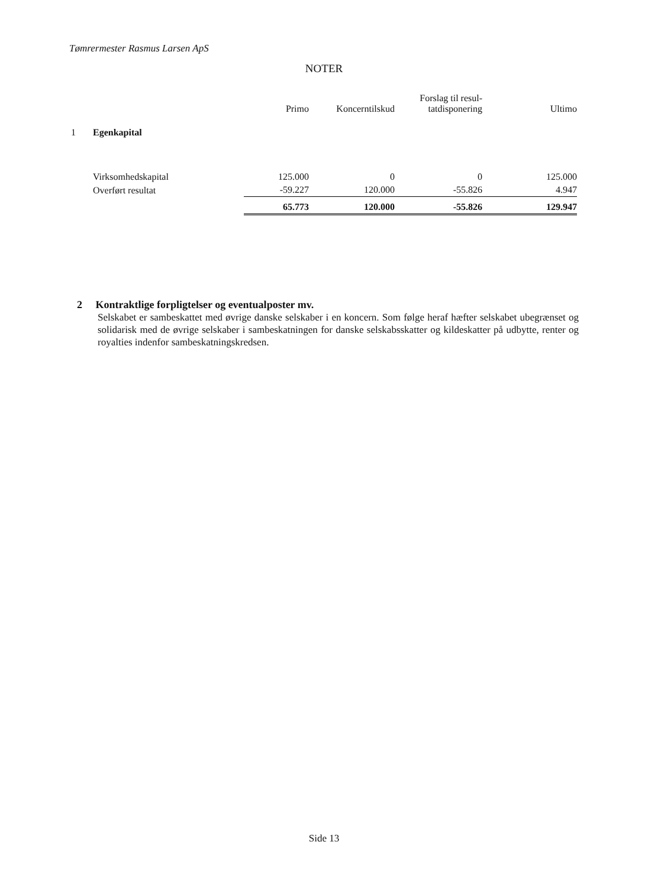Tømrermester Rasmus Larsen ApS
NOTER
| | | Primo | Koncerntilskud | Forslag til resul- tatdisponering | Ultimo |
| --- | --- | --- | --- | --- | --- |
| 1 | Egenkapital | | | | |
| | Virksomhedskapital | 125.000 | 0 | 0 | 125.000 |
| | Overført resultat | -59.227 | 120.000 | -55.826 | 4.947 |
| | | 65.773 | 120.000 | -55.826 | 129.947 |
2 Kontraktlige forpligtelser og eventualposter mv.
Selskabet er sambeskattet med øvrige danske selskaber i en koncern. Som følge heraf hæfter selskabet ubegrænset og solidarisk med de øvrige selskaber i sambeskatningen for danske selskabsskatter og kildeskatter på udbytte, renter og royalties indenfor sambeskatningskredsen.
Side 13